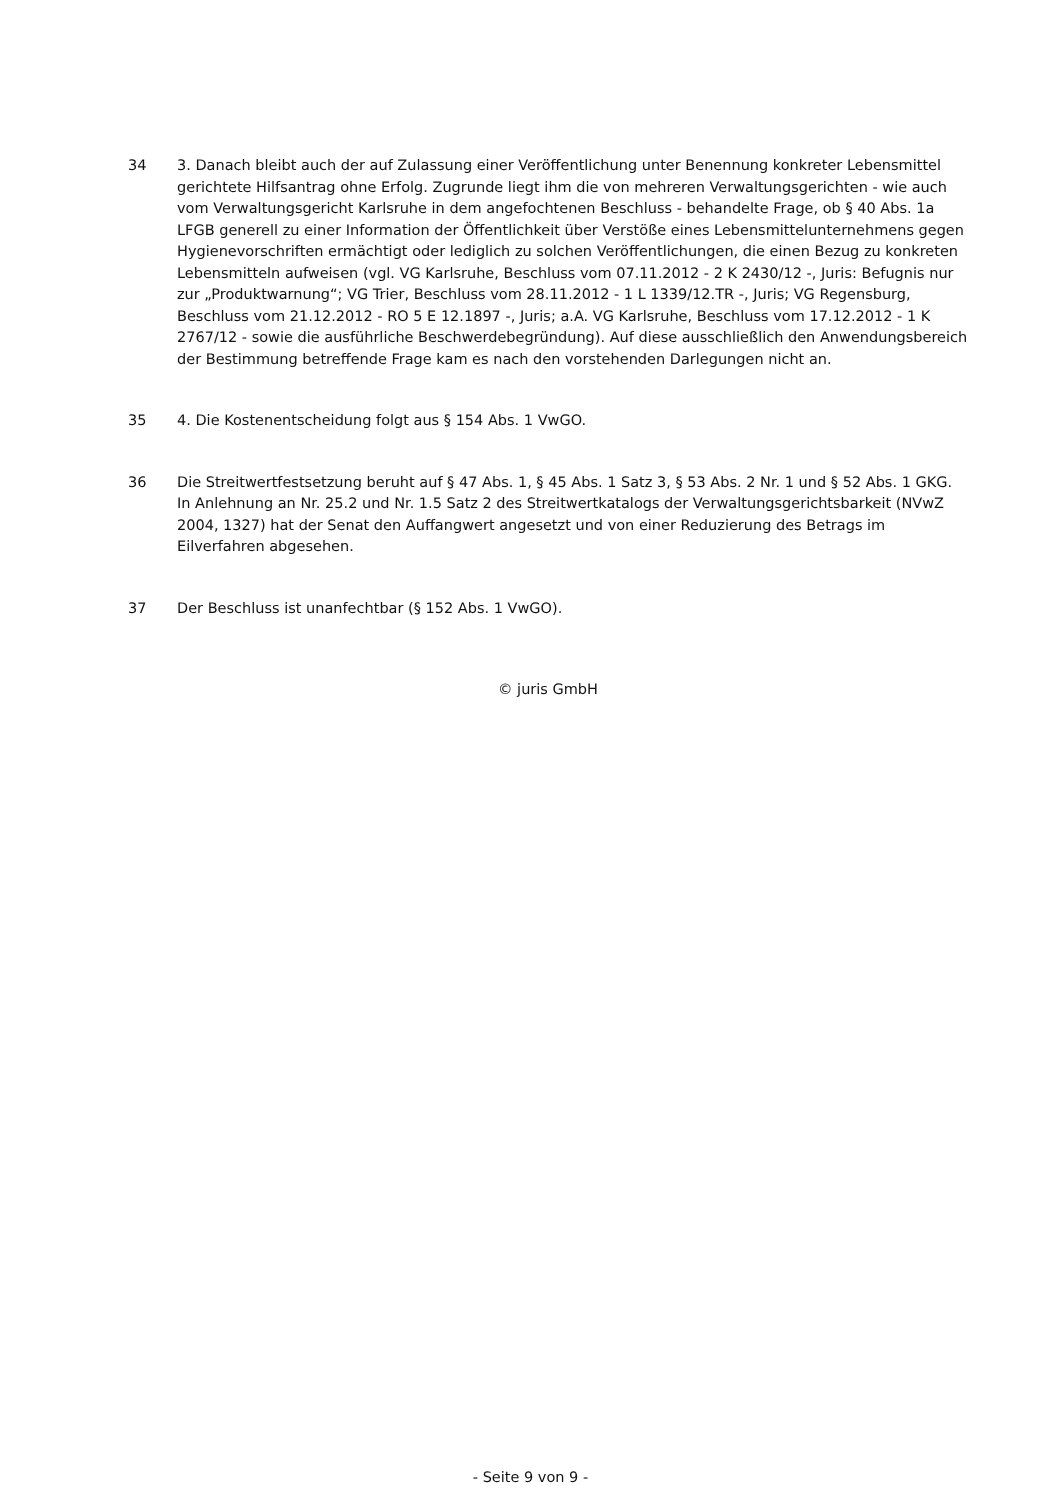34 3. Danach bleibt auch der auf Zulassung einer Veröffentlichung unter Benennung konkreter Lebensmittel gerichtete Hilfsantrag ohne Erfolg. Zugrunde liegt ihm die von mehreren Verwaltungsgerichten - wie auch vom Verwaltungsgericht Karlsruhe in dem angefochtenen Beschluss - behandelte Frage, ob § 40 Abs. 1a LFGB generell zu einer Information der Öffentlichkeit über Verstöße eines Lebensmittelunternehmens gegen Hygienevorschriften ermächtigt oder lediglich zu solchen Veröffentlichungen, die einen Bezug zu konkreten Lebensmitteln aufweisen (vgl. VG Karlsruhe, Beschluss vom 07.11.2012 - 2 K 2430/12 -, Juris: Befugnis nur zur „Produktwarnung“; VG Trier, Beschluss vom 28.11.2012 - 1 L 1339/12.TR -, Juris; VG Regensburg, Beschluss vom 21.12.2012 - RO 5 E 12.1897 -, Juris; a.A. VG Karlsruhe, Beschluss vom 17.12.2012 - 1 K 2767/12 - sowie die ausführliche Beschwerdebegründung). Auf diese ausschließlich den Anwendungsbereich der Bestimmung betreffende Frage kam es nach den vorstehenden Darlegungen nicht an.
35 4. Die Kostenentscheidung folgt aus § 154 Abs. 1 VwGO.
36 Die Streitwertfestsetzung beruht auf § 47 Abs. 1, § 45 Abs. 1 Satz 3, § 53 Abs. 2 Nr. 1 und § 52 Abs. 1 GKG. In Anlehnung an Nr. 25.2 und Nr. 1.5 Satz 2 des Streitwertkatalogs der Verwaltungsgerichtsbarkeit (NVwZ 2004, 1327) hat der Senat den Auffangwert angesetzt und von einer Reduzierung des Betrags im Eilverfahren abgesehen.
37 Der Beschluss ist unanfechtbar (§ 152 Abs. 1 VwGO).
© juris GmbH
- Seite 9 von 9 -